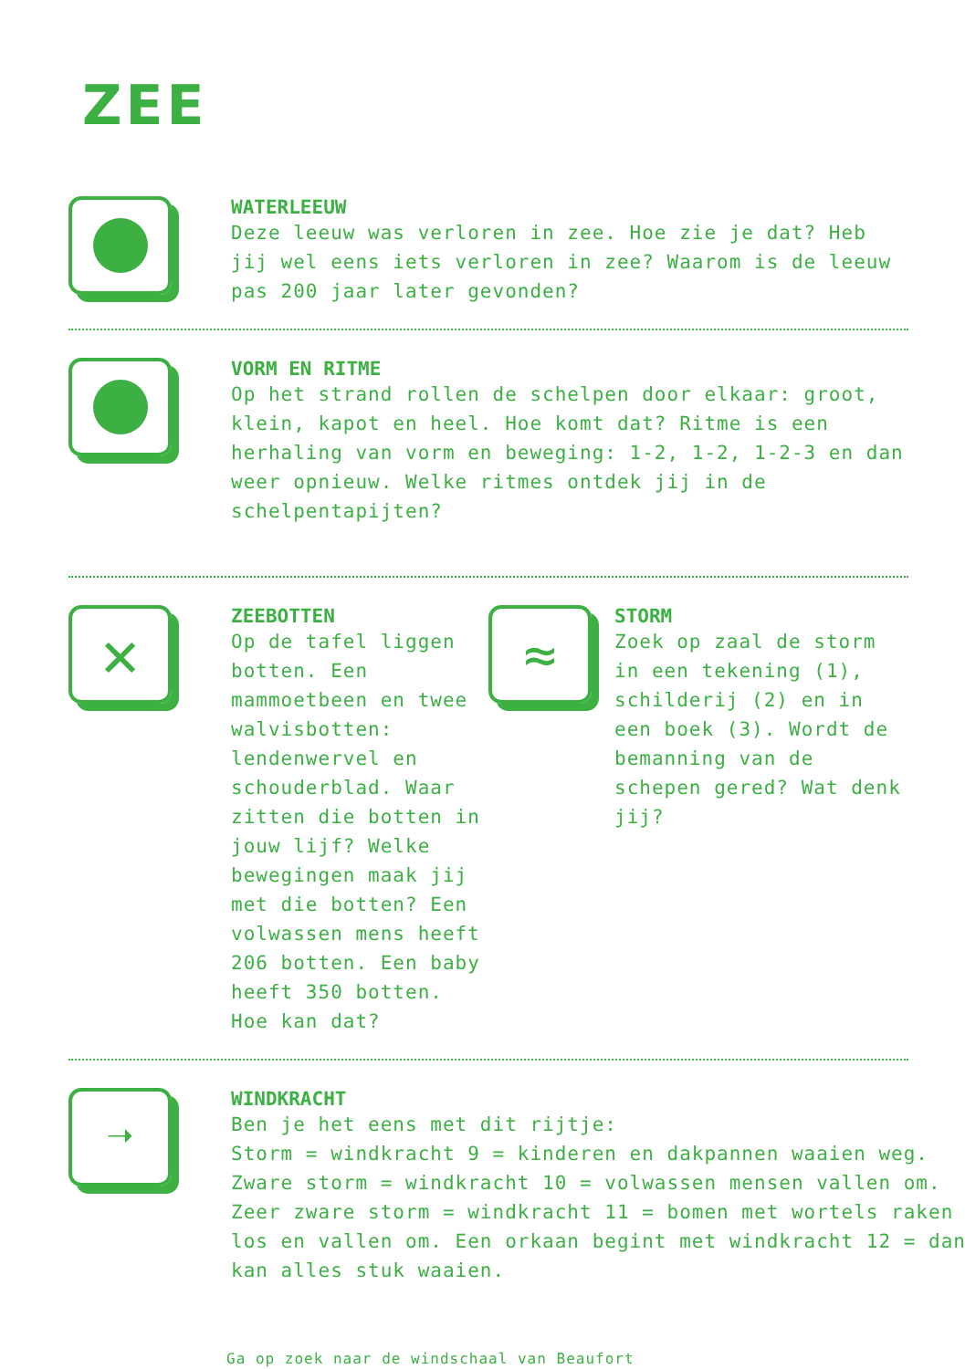ZEE
WATERLEEUW
Deze leeuw was verloren in zee. Hoe zie je dat? Heb jij wel eens iets verloren in zee? Waarom is de leeuw pas 200 jaar later gevonden?
VORM EN RITME
Op het strand rollen de schelpen door elkaar: groot, klein, kapot en heel. Hoe komt dat? Ritme is een herhaling van vorm en beweging: 1-2, 1-2, 1-2-3 en dan weer opnieuw. Welke ritmes ontdek jij in de schelpentapijten?
✕
ZEEBOTTEN
Op de tafel liggen botten. Een mammoetbeen en twee walvisbotten: lendenwervel en schouderblad. Waar zitten die botten in jouw lijf? Welke bewegingen maak jij met die botten? Een volwassen mens heeft 206 botten. Een baby heeft 350 botten. Hoe kan dat?
≈
STORM
Zoek op zaal de storm in een tekening (1), schilderij (2) en in een boek (3). Wordt de bemanning van de schepen gered? Wat denk jij?
➝
WINDKRACHT
Ben je het eens met dit rijtje:
Storm = windkracht 9 = kinderen en dakpannen waaien weg.
Zware storm = windkracht 10 = volwassen mensen vallen om.
Zeer zware storm = windkracht 11 = bomen met wortels raken los en vallen om. Een orkaan begint met windkracht 12 = dan kan alles stuk waaien.
Ga op zoek naar de windschaal van Beaufort